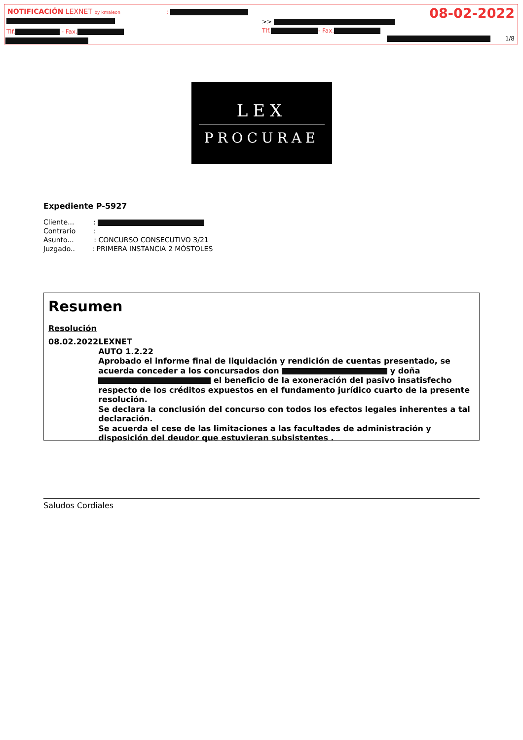NOTIFICACIÓN LEXNET by kmaleon :
Tlf. - Fax.
>>
Tlf. - Fax.
08-02-2022
1/8
LEX
PROCURAE
Expediente P-5927
Cliente... :
Contrario :
Asunto... : CONCURSO CONSECUTIVO 3/21
Juzgado.. : PRIMERA INSTANCIA 2 MÓSTOLES
Resumen
Resolución
08.02.2022 LEXNET
AUTO 1.2.22
Aprobado el informe final de liquidación y rendición de cuentas presentado, se acuerda conceder a los concursados don y doña el beneficio de la exoneración del pasivo insatisfecho respecto de los créditos expuestos en el fundamento jurídico cuarto de la presente resolución.
Se declara la conclusión del concurso con todos los efectos legales inherentes a tal declaración.
Se acuerda el cese de las limitaciones a las facultades de administración y disposición del deudor que estuvieran subsistentes .
Saludos Cordiales